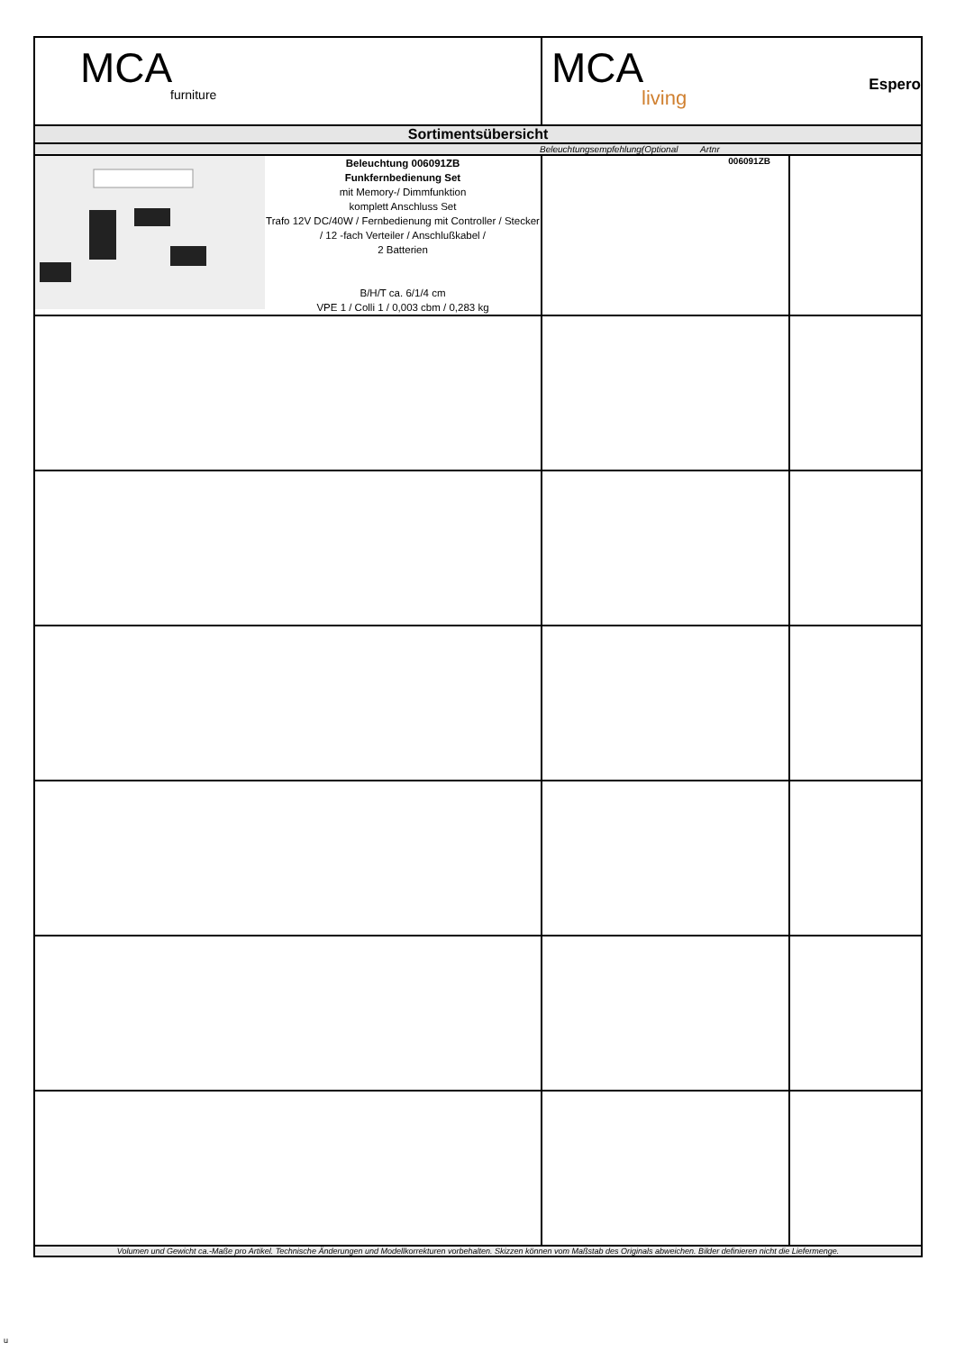| MCA furniture | MCA living Espero | |
| Sortimentsübersicht | | |
| Beleuchtungsempfehlung(Optional Artnr | | |
| Beleuchtung 006091ZB Funkfernbedienung Set mit Memory-/ Dimmfunktion komplett Anschluss Set Trafo 12V DC/40W / Fernbedienung mit Controller / Stecker / 12 -fach Verteiler / Anschlußkabel / 2 Batterien B/H/T ca. 6/1/4 cm VPE 1 / Colli 1 / 0,003 cbm / 0,283 kg | 006091ZB | |
| Volumen und Gewicht ca.-Maße pro Artikel. Technische Änderungen und Modellkorrekturen vorbehalten. Skizzen können vom Maßstab des Originals abweichen. Bilder definieren nicht die Liefermenge. | | |
u